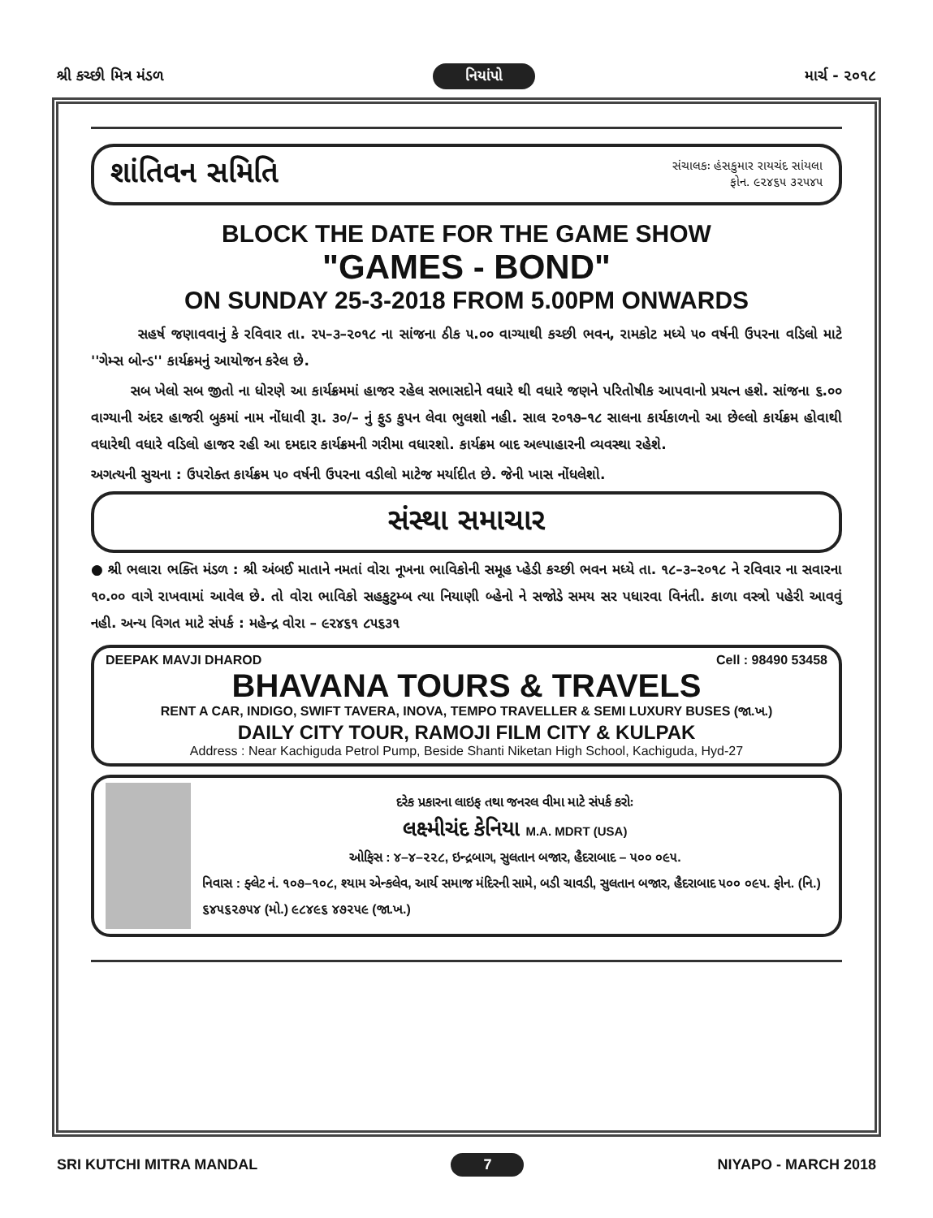શ્રી કચ્છી મિત્ર મંડળ નિયાંપો માર્ચ - ૨૦૧૮
શાંતિવન સમિતિ
સંચાલકઃ હંસકુમાર રાયચંદ સાંયલા
ફોન. ૯૨૪૬૫ ૩૨૫૪૫
BLOCK THE DATE FOR THE GAME SHOW
"GAMES - BOND"
ON SUNDAY 25-3-2018 FROM 5.00PM ONWARDS
સહર્ષ જણાવવાનું કે રવિવાર તા. ૨૫–૩–૨૦૧૮ ના સાંજના ઠીક ૫.૦૦ વાગ્યાથી કચ્છી ભવન, રામકોટ મધ્યે ૫૦ વર્ષની ઉપરના વડિલો માટે ''ગેમ્સ બોન્ડ'' કાર્યક્રમનું આયોજન કરેલ છે.
સબ ખેલો સબ જીતો ના ધોરણે આ કાર્યક્રમમાં હાજર રહેલ સભાસદોને વધારે થી વધારે જણને પરિતોષીક આપવાનો પ્રયત્ન હશે. સાંજના ૬.૦૦ વાગ્યાની અંદર હાજરી બુકમાં નામ નોંધાવી રૂા. ૩૦/– નું ફુડ કુપન લેવા ભુલશો નહી. સાલ ૨૦૧૭–૧૮ સાલના કાર્યકાળનો આ છેલ્લો કાર્યક્રમ હોવાથી વધારેથી વધારે વડિલો હાજર રહી આ દમદાર કાર્યક્રમની ગરીમા વધારશો. કાર્યક્રમ બાદ અલ્પાહારની વ્યવસ્થા રહેશે.
અગત્યની સુચના : ઉપરોક્ત કાર્યક્રમ ૫૦ વર્ષની ઉપરના વડીલો માટેજ મર્યાદીત છે. જેની ખાસ નોંધલેશો.
સંસ્થા સમાચાર
● શ્રી ભલારા ભક્તિ મંડળ : શ્રી અંબઈ માતાને નમતાં વોરા નૂખના ભાવિકોની સમૂહ પ્હેડી કચ્છી ભવન મધ્યે તા. ૧૮–૩–૨૦૧૮ ને રવિવાર ના સવારના ૧૦.૦૦ વાગે રાખવામાં આવેલ છે. તો વોરા ભાવિકો સહકુટુમ્બ ત્યા નિયાણી બ્હેનો ને સજોડે સમય સર પધારવા વિનંતી. કાળા વસ્ત્રો પહેરી આવવું નહી. અન્ય વિગત માટે સંપર્ક : મહેન્દ્ર વોરા – ૯૨૪૬૧ ૮૫૬૩૧
DEEPAK MAVJI DHAROD Cell : 98490 53458
BHAVANA TOURS & TRAVELS
RENT A CAR, INDIGO, SWIFT TAVERA, INOVA, TEMPO TRAVELLER & SEMI LUXURY BUSES (જા.ખ.)
DAILY CITY TOUR, RAMOJI FILM CITY & KULPAK
Address : Near Kachiguda Petrol Pump, Beside Shanti Niketan High School, Kachiguda, Hyd-27
દરેક પ્રકારના લાઇફ તથા જનરલ વીમા માટે સંપર્ક કરોઃ
લક્ષ્મીચંદ કેનિયા M.A. MDRT (USA)
ઓફિસ : ૪–૪–૨૨૮, ઇન્દ્રબાગ, સુલતાન બજાર, હૈદરાબાદ – ૫૦૦ ૦૯૫.
નિવાસ : ફ્લેટ નં. ૧૦૭–૧૦૮, શ્યામ એન્કલેવ, આર્ય સમાજ મંદિરની સામે, બડી ચાવડી, સુલતાન બજાર, હૈદરાબાદ ૫૦૦ ૦૯૫. ફોન. (નિ.) ૬૪૫૬૨૭૫૪ (મો.) ૯૮૪૯૬ ૪૭૨૫૯ (જા.ખ.)
SRI KUTCHI MITRA MANDAL 7 NIYAPO - MARCH 2018